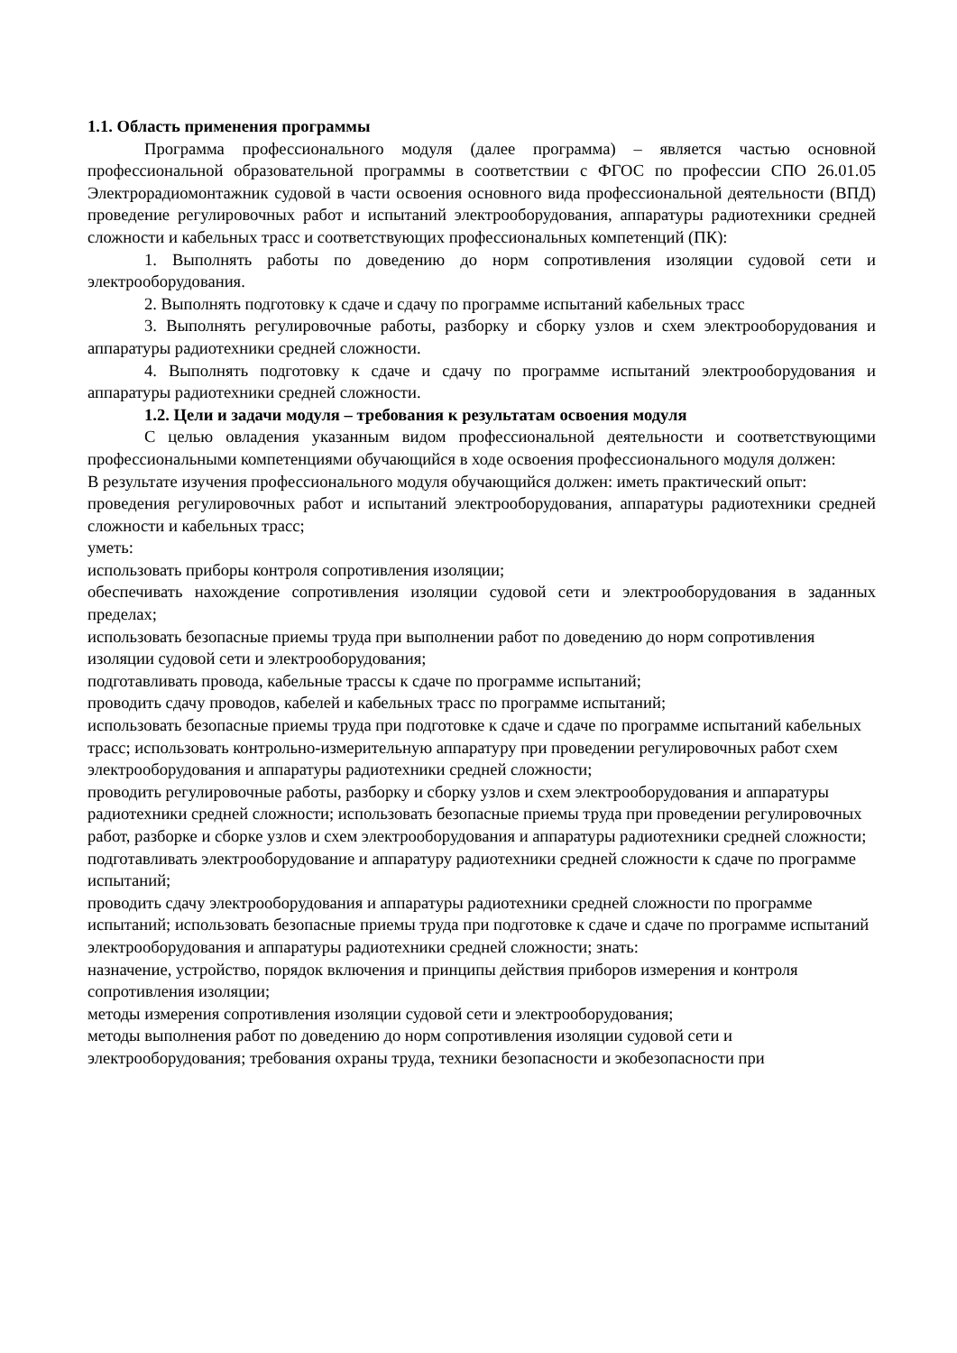1.1. Область применения программы
Программа профессионального модуля (далее программа) – является частью основной профессиональной образовательной программы в соответствии с ФГОС по профессии СПО 26.01.05 Электрорадиомонтажник судовой в части освоения основного вида профессиональной деятельности (ВПД) проведение регулировочных работ и испытаний электрооборудования, аппаратуры радиотехники средней сложности и кабельных трасс и соответствующих профессиональных компетенций (ПК):
1. Выполнять работы по доведению до норм сопротивления изоляции судовой сети и электрооборудования.
2. Выполнять подготовку к сдаче и сдачу по программе испытаний кабельных трасс
3. Выполнять регулировочные работы, разборку и сборку узлов и схем электрооборудования и аппаратуры радиотехники средней сложности.
4. Выполнять подготовку к сдаче и сдачу по программе испытаний электрооборудования и аппаратуры радиотехники средней сложности.
1.2. Цели и задачи модуля – требования к результатам освоения модуля
С целью овладения указанным видом профессиональной деятельности и соответствующими профессиональными компетенциями обучающийся в ходе освоения профессионального модуля должен:
В результате изучения профессионального модуля обучающийся должен: иметь практический опыт:
проведения регулировочных работ и испытаний электрооборудования, аппаратуры радиотехники средней сложности и кабельных трасс;
уметь:
использовать приборы контроля сопротивления изоляции;
обеспечивать нахождение сопротивления изоляции судовой сети и электрооборудования в заданных пределах;
использовать безопасные приемы труда при выполнении работ по доведению до норм сопротивления изоляции судовой сети и электрооборудования;
подготавливать провода, кабельные трассы к сдаче по программе испытаний;
проводить сдачу проводов, кабелей и кабельных трасс по программе испытаний;
использовать безопасные приемы труда при подготовке к сдаче и сдаче по программе испытаний кабельных трасс; использовать контрольно-измерительную аппаратуру при проведении регулировочных работ схем электрооборудования и аппаратуры радиотехники средней сложности;
проводить регулировочные работы, разборку и сборку узлов и схем электрооборудования и аппаратуры радиотехники средней сложности; использовать безопасные приемы труда при проведении регулировочных работ, разборке и сборке узлов и схем электрооборудования и аппаратуры радиотехники средней сложности;
подготавливать электрооборудование и аппаратуру радиотехники средней сложности к сдаче по программе испытаний;
проводить сдачу электрооборудования и аппаратуры радиотехники средней сложности по программе испытаний; использовать безопасные приемы труда при подготовке к сдаче и сдаче по программе испытаний электрооборудования и аппаратуры радиотехники средней сложности; знать:
назначение, устройство, порядок включения и принципы действия приборов измерения и контроля сопротивления изоляции;
методы измерения сопротивления изоляции судовой сети и электрооборудования;
методы выполнения работ по доведению до норм сопротивления изоляции судовой сети и электрооборудования; требования охраны труда, техники безопасности и экобезопасности при